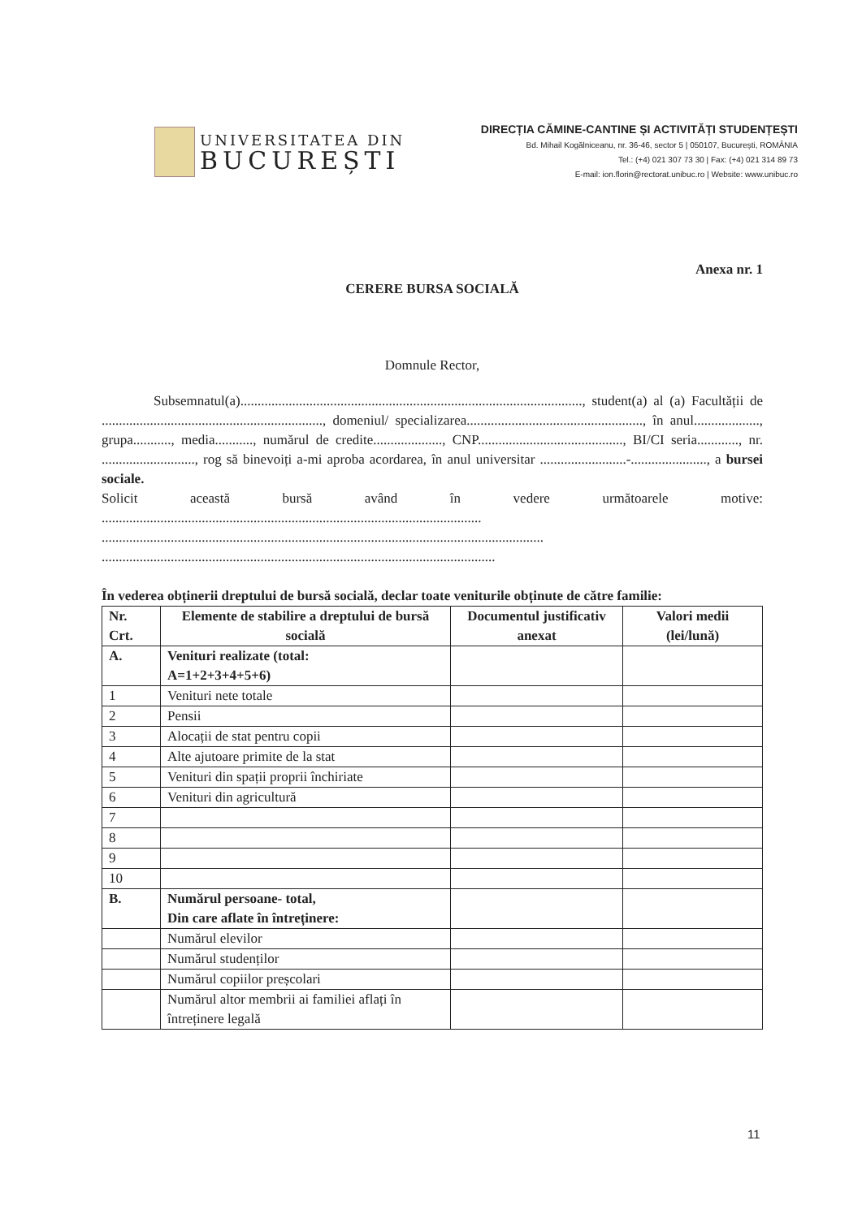UNIVERSITATEA DIN
BUCUREȘTI
DIRECȚIA CĂMINE-CANTINE ȘI ACTIVITĂȚI STUDENȚEȘTI
Bd. Mihail Kogălniceanu, nr. 36-46, sector 5 | 050107, București, ROMÂNIA
Tel.: (+4) 021 307 73 30 | Fax: (+4) 021 314 89 73
E-mail: ion.florin@rectorat.unibuc.ro | Website: www.unibuc.ro
Anexa nr. 1
CERERE BURSA SOCIALĂ
Domnule Rector,
Subsemnatul(a)..................................................................................................., student(a) al (a) Facultății de ................................................................, domeniul/ specializarea..................................................., în anul..................., grupa..........., media..........., numărul de credite...................., CNP.........................................., BI/CI seria............, nr. ..........................., rog să binevoiți a-mi aproba acordarea, în anul universitar .........................-......................, a bursei sociale.
Solicit această bursă având în vedere următoarele motive: ..............................................................................................................
................................................................................................................................
..................................................................................................................
În vederea obținerii dreptului de bursă socială, declar toate veniturile obținute de către familie:
| Nr. Crt. | Elemente de stabilire a dreptului de bursă socială | Documentul justificativ anexat | Valori medii (lei/lună) |
| --- | --- | --- | --- |
| A. | Venituri realizate (total: A=1+2+3+4+5+6) | | |
| 1 | Venituri nete totale | | |
| 2 | Pensii | | |
| 3 | Alocații de stat pentru copii | | |
| 4 | Alte ajutoare primite de la stat | | |
| 5 | Venituri din spații proprii închiriate | | |
| 6 | Venituri din agricultură | | |
| 7 | | | |
| 8 | | | |
| 9 | | | |
| 10 | | | |
| B. | Numărul persoane- total, Din care aflate în întreținere: | | |
| | Numărul elevilor | | |
| | Numărul studenților | | |
| | Numărul copiilor preșcolari | | |
| | Numărul altor membrii ai familiei aflați în întreținere legală | | |
11